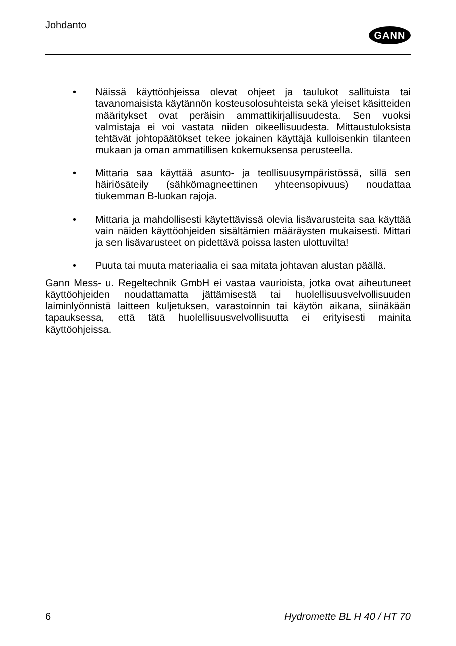Johdanto
GANN
• Näissä käyttöohjeissa olevat ohjeet ja taulukot sallituista tai tavanomaisista käytännön kosteusolosuhteista sekä yleiset käsitteiden määritykset ovat peräisin ammattikirjallisuudesta. Sen vuoksi valmistaja ei voi vastata niiden oikeellisuudesta. Mittaustuloksista tehtävät johtopäätökset tekee jokainen käyttäjä kulloisenkin tilanteen mukaan ja oman ammatillisen kokemuksensa perusteella.
• Mittaria saa käyttää asunto- ja teollisuusympäristössä, sillä sen häiriösäteily (sähkömagneettinen yhteensopivuus) noudattaa tiukemman B-luokan rajoja.
• Mittaria ja mahdollisesti käytettävissä olevia lisävarusteita saa käyttää vain näiden käyttöohjeiden sisältämien määräysten mukaisesti. Mittari ja sen lisävarusteet on pidettävä poissa lasten ulottuvilta!
• Puuta tai muuta materiaalia ei saa mitata johtavan alustan päällä.
Gann Mess- u. Regeltechnik GmbH ei vastaa vaurioista, jotka ovat aiheutuneet käyttöohjeiden noudattamatta jättämisestä tai huolellisuusvelvollisuuden laiminlyönnistä laitteen kuljetuksen, varastoinnin tai käytön aikana, siinäkään tapauksessa, että tätä huolellisuusvelvollisuutta ei erityisesti mainita käyttöohjeissa.
6 Hydromette BL H 40 / HT 70